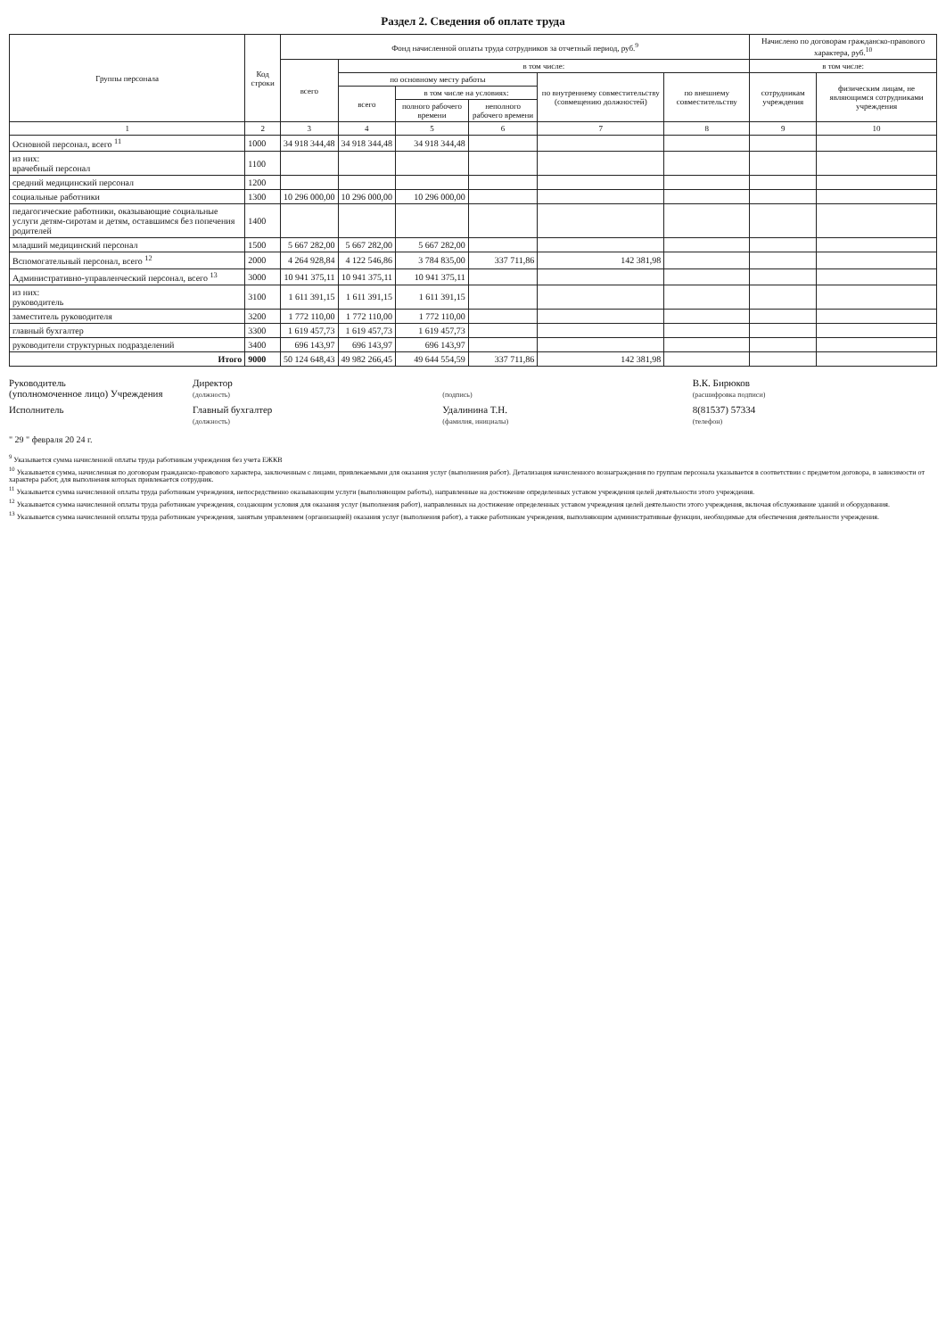Раздел 2. Сведения об оплате труда
| Группы персонала | Код строки | Фонд начисленной оплаты труда сотрудников за отчетный период, руб.<sup>9</sup> | | | | | | Начислено по договорам гражданско-правового характера, руб.<sup>10</sup> | |
| --- | --- | --- | --- | --- | --- | --- | --- | --- | --- |
| | | всего | в том числе: | | | | | в том числе: | |
| | | | по основному месту работы | | | по внутреннему совместительству (совмещению должностей) | по внешнему совместительству | сотрудникам учреждения | физическим лицам, не являющимся сотрудниками учреждения |
| | | | всего | в том числе на условиях: | | | | | |
| | | | | полного рабочего времени | неполного рабочего времени | | | | |
| 1 | 2 | 3 | 4 | 5 | 6 | 7 | 8 | 9 | 10 |
| Основной персонал, всего <sup>11</sup> | 1000 | 34 918 344,48 | 34 918 344,48 | 34 918 344,48 | | | | | |
| из них: врачебный персонал | 1100 | | | | | | | | |
| средний медицинский персонал | 1200 | | | | | | | | |
| социальные работники | 1300 | 10 296 000,00 | 10 296 000,00 | 10 296 000,00 | | | | | |
| педагогические работники, оказывающие социальные услуги детям-сиротам и детям, оставшимся без попечения родителей | 1400 | | | | | | | | |
| младший медицинский персонал | 1500 | 5 667 282,00 | 5 667 282,00 | 5 667 282,00 | | | | | |
| Вспомогательный персонал, всего <sup>12</sup> | 2000 | 4 264 928,84 | 4 122 546,86 | 3 784 835,00 | 337 711,86 | 142 381,98 | | | |
| Административно-управленческий персонал, всего <sup>13</sup> | 3000 | 10 941 375,11 | 10 941 375,11 | 10 941 375,11 | | | | | |
| из них: руководитель | 3100 | 1 611 391,15 | 1 611 391,15 | 1 611 391,15 | | | | | |
| заместитель руководителя | 3200 | 1 772 110,00 | 1 772 110,00 | 1 772 110,00 | | | | | |
| главный бухгалтер | 3300 | 1 619 457,73 | 1 619 457,73 | 1 619 457,73 | | | | | |
| руководители структурных подразделений | 3400 | 696 143,97 | 696 143,97 | 696 143,97 | | | | | |
| Итого | 9000 | 50 124 648,43 | 49 982 266,45 | 49 644 554,59 | 337 711,86 | 142 381,98 | | | |
Руководитель
(уполномоченное лицо) Учреждения
Директор
(должность)
(подпись)
В.К. Бирюков
(расшифровка подписи)
Исполнитель
Главный бухгалтер
(должность)
Удалинина Т.Н.
(фамилия, инициалы)
8(81537) 57334
(телефон)
" 29 " февраля 20 24 г.
<sup>9</sup> Указывается сумма начисленной оплаты труда работникам учреждения без учета ЕЖКВ
<sup>10</sup> Указывается сумма, начисленная по договорам гражданско-правового характера, заключенным с лицами, привлекаемыми для оказания услуг (выполнения работ). Детализация начисленного вознаграждения по группам персонала указывается в соответствии с предметом договора, в зависимости от характера работ, для выполнения которых привлекается сотрудник.
<sup>11</sup> Указывается сумма начисленной оплаты труда работникам учреждения, непосредственно оказывающим услуги (выполняющим работы), направленные на достижение определенных уставом учреждения целей деятельности этого учреждения.
<sup>12</sup> Указывается сумма начисленной оплаты труда работникам учреждения, создающим условия для оказания услуг (выполнения работ), направленных на достижение определенных уставом учреждения целей деятельности этого учреждения, включая обслуживание зданий и оборудования.
<sup>13</sup> Указывается сумма начисленной оплаты труда работникам учреждения, занятым управлением (организацией) оказания услуг (выполнения работ), а также работникам учреждения, выполняющим административные функции, необходимые для обеспечения деятельности учреждения.